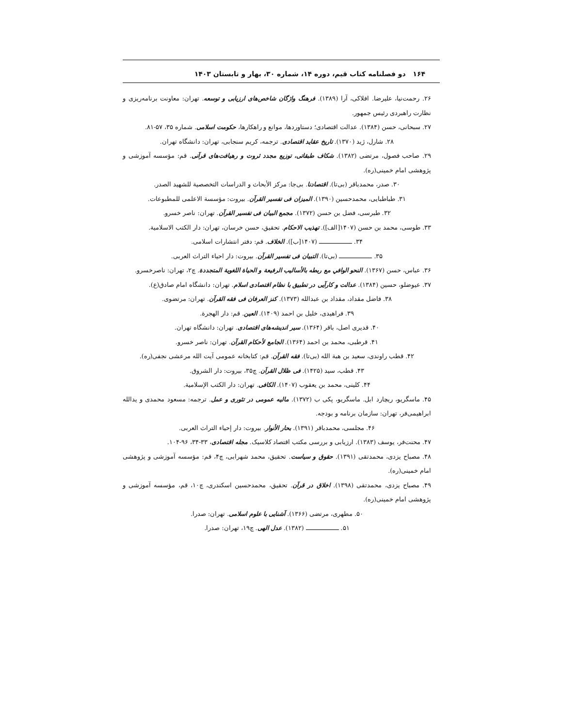۱۶۴ دو فصلنامه کتاب قیم، دوره ۱۴، شماره ۳۰، بهار و تابستان ۱۴۰۳
۲۶. رحمت‌نیا، علیرضا. افلاکی، آرا (۱۳۸۹). فرهنگ واژگان شاخص‌های ارزیابی و توسعه. تهران: معاونت برنامه‌ریزی و نظارت راهبردی رئیس جمهور.
۲۷. سبحانی، حسن (۱۳۸۴). عدالت اقتصادی؛ دستاوردها، موانع و راهکارها، حکومت اسلامی. شماره ۳۵، ۵۷-۸۱.
۲۸. شارل، ژید (۱۳۷۰). تاریخ عقاید اقتصادی. ترجمه، کریم سنجابی، تهران: دانشگاه تهران.
۲۹. صاحب فصول، مرتضی (۱۳۸۲). شکاف طبقاتی، توزیع مجدد ثروت و رهیافت‌های قرآنی. قم: مؤسسه آموزشی و پژوهشی امام خمینی(ره).
۳۰. صدر، محمدباقر (بی‌تا). اقتصادنا. بی‌جا: مرکز الأبحاث و الدراسات التخصصية للشهيد الصدر.
۳۱. طباطبایی، محمدحسین (۱۳۹۰). المیزان فی تفسیر القرآن. بیروت: مؤسسة الاعلمی للمطبوعات.
۳۲. طبرسی، فضل بن حسن (۱۳۷۲). مجمع البیان فی تفسیر القرآن. تهران: ناصر خسرو.
۳۳. طوسی، محمد بن حسن (۱۴۰۷[الف]). تهذیب الاحکام. تحقیق، حسن خرسان، تهران: دار الکتب الاسلامیة.
۳۴. ـــــــــــــــــ (۱۴۰۷[ب]). الخلاف. قم: دفتر انتشارات اسلامی.
۳۵. ـــــــــــــــــ (بی‌تا). التبیان فی تفسیر القرآن. بیروت: دار احیاء التراث العربی.
۳۶. عباس، حسن (۱۳۶۷). النحو الوافي مع ربطه بالأساليب الرفيعة و الحياة اللغوية المتجددة. چ۲، تهران: ناصرخسرو.
۳۷. عیوضلو، حسین (۱۳۸۴). عدالت و کارآیی در تطبیق با نظام اقتصادی اسلام. تهران: دانشگاه امام صادق(ع).
۳۸. فاضل مقداد، مقداد بن عبدالله (۱۳۷۳). کنز العرفان فی فقه القرآن. تهران: مرتضوی.
۳۹. فراهیدی، خلیل بن احمد (۱۴۰۹). العین. قم: دار الهجرة.
۴۰. قدیری اصل، باقر (۱۳۶۴). سیر اندیشه‌های اقتصادی. تهران: دانشگاه تهران.
۴۱. قرطبی، محمد بن احمد (۱۳۶۴). الجامع لأحکام القرآن. تهران: ناصر خسرو.
۴۲. قطب راوندی، سعید بن هبة الله (بی‌تا). فقه القرآن. قم: کتابخانه عمومی آیت الله مرعشی نجفی(ره).
۴۳. قطب، سید (۱۴۲۵). فی ظلال القرآن. چ۳۵، بیروت: دار الشروق.
۴۴. کلینی، محمد بن یعقوب (۱۴۰۷). الکافی. تهران: دار الکتب الإسلامیة.
۴۵. ماسگریو، ریچارد ابل. ماسگریو، پکی ب (۱۳۷۲). مالیه عمومی در تئوری و عمل. ترجمه: مسعود محمدی و یدالله ابراهیمی‌فر، تهران: سازمان برنامه و بودجه.
۴۶. مجلسی، محمدباقر (۱۳۹۱). بحار الأنوار. بیروت: دار إحیاء التراث العربی.
۴۷. محنت‌فر، یوسف (۱۳۸۳). ارزیابی و بررسی مکتب اقتصاد کلاسیک. مجله اقتصادی، ۳۳-۳۴، ۹۶-۱۰۴.
۴۸. مصباح یزدی، محمدتقی (۱۳۹۱). حقوق و سیاست. تحقیق، محمد شهرابی، چ۴، قم: مؤسسه آموزشی و پژوهشی امام خمینی(ره).
۴۹. مصباح یزدی، محمدتقی (۱۳۹۸). اخلاق در قرآن. تحقیق، محمدحسین اسکندری، چ۱۰، قم، مؤسسه آموزشی و پژوهشی امام خمینی(ره).
۵۰. مطهری، مرتضی (۱۳۶۶). آشنایی با علوم اسلامی. تهران: صدرا.
۵۱. ـــــــــــــــــ (۱۳۸۲). عدل الهی. چ۱۹، تهران: صدرا.